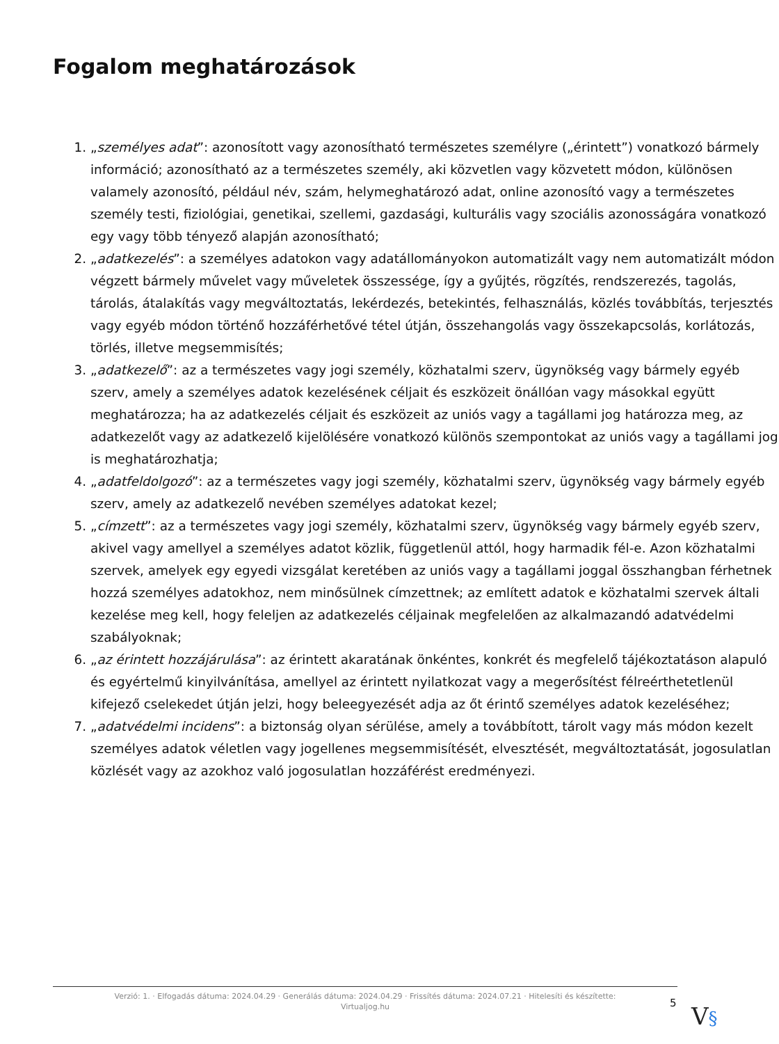Fogalom meghatározások
1. „személyes adat”: azonosított vagy azonosítható természetes személyre („érintett”) vonatkozó bármely információ; azonosítható az a természetes személy, aki közvetlen vagy közvetett módon, különösen valamely azonosító, például név, szám, helymeghatározó adat, online azonosító vagy a természetes személy testi, fiziológiai, genetikai, szellemi, gazdasági, kulturális vagy szociális azonosságára vonatkozó egy vagy több tényező alapján azonosítható;
2. „adatkezelés”: a személyes adatokon vagy adatállományokon automatizált vagy nem automatizált módon végzett bármely művelet vagy műveletek összessége, így a gyűjtés, rögzítés, rendszerezés, tagolás, tárolás, átalakítás vagy megváltoztatás, lekérdezés, betekintés, felhasználás, közlés továbbítás, terjesztés vagy egyéb módon történő hozzáférhetővé tétel útján, összehangolás vagy összekapcsolás, korlátozás, törlés, illetve megsemmisítés;
3. „adatkezelő”: az a természetes vagy jogi személy, közhatalmi szerv, ügynökség vagy bármely egyéb szerv, amely a személyes adatok kezelésének céljait és eszközeit önállóan vagy másokkal együtt meghatározza; ha az adatkezelés céljait és eszközeit az uniós vagy a tagállami jog határozza meg, az adatkezelőt vagy az adatkezelő kijelölésére vonatkozó különös szempontokat az uniós vagy a tagállami jog is meghatározhatja;
4. „adatfeldolgozó”: az a természetes vagy jogi személy, közhatalmi szerv, ügynökség vagy bármely egyéb szerv, amely az adatkezelő nevében személyes adatokat kezel;
5. „címzett”: az a természetes vagy jogi személy, közhatalmi szerv, ügynökség vagy bármely egyéb szerv, akivel vagy amellyel a személyes adatot közlik, függetlenül attól, hogy harmadik fél-e. Azon közhatalmi szervek, amelyek egy egyedi vizsgálat keretében az uniós vagy a tagállami joggal összhangban férhetnek hozzá személyes adatokhoz, nem minősülnek címzettnek; az említett adatok e közhatalmi szervek általi kezelése meg kell, hogy feleljen az adatkezelés céljainak megfelelően az alkalmazandó adatvédelmi szabályoknak;
6. „az érintett hozzájárulása”: az érintett akaratának önkéntes, konkrét és megfelelő tájékoztatáson alapuló és egyértelmű kinyilvánítása, amellyel az érintett nyilatkozat vagy a megerősítést félreérthetetlenül kifejező cselekedet útján jelzi, hogy beleegyezését adja az őt érintő személyes adatok kezeléséhez;
7. „adatvédelmi incidens”: a biztonság olyan sérülése, amely a továbbított, tárolt vagy más módon kezelt személyes adatok véletlen vagy jogellenes megsemmisítését, elvesztését, megváltoztatását, jogosulatlan közlését vagy az azokhoz való jogosulatlan hozzáférést eredményezi.
Verzió: 1. · Elfogadás dátuma: 2024.04.29 · Generálás dátuma: 2024.04.29 · Frissítés dátuma: 2024.07.21 · Hitelesíti és készítette:
Virtualjog.hu
5 V§